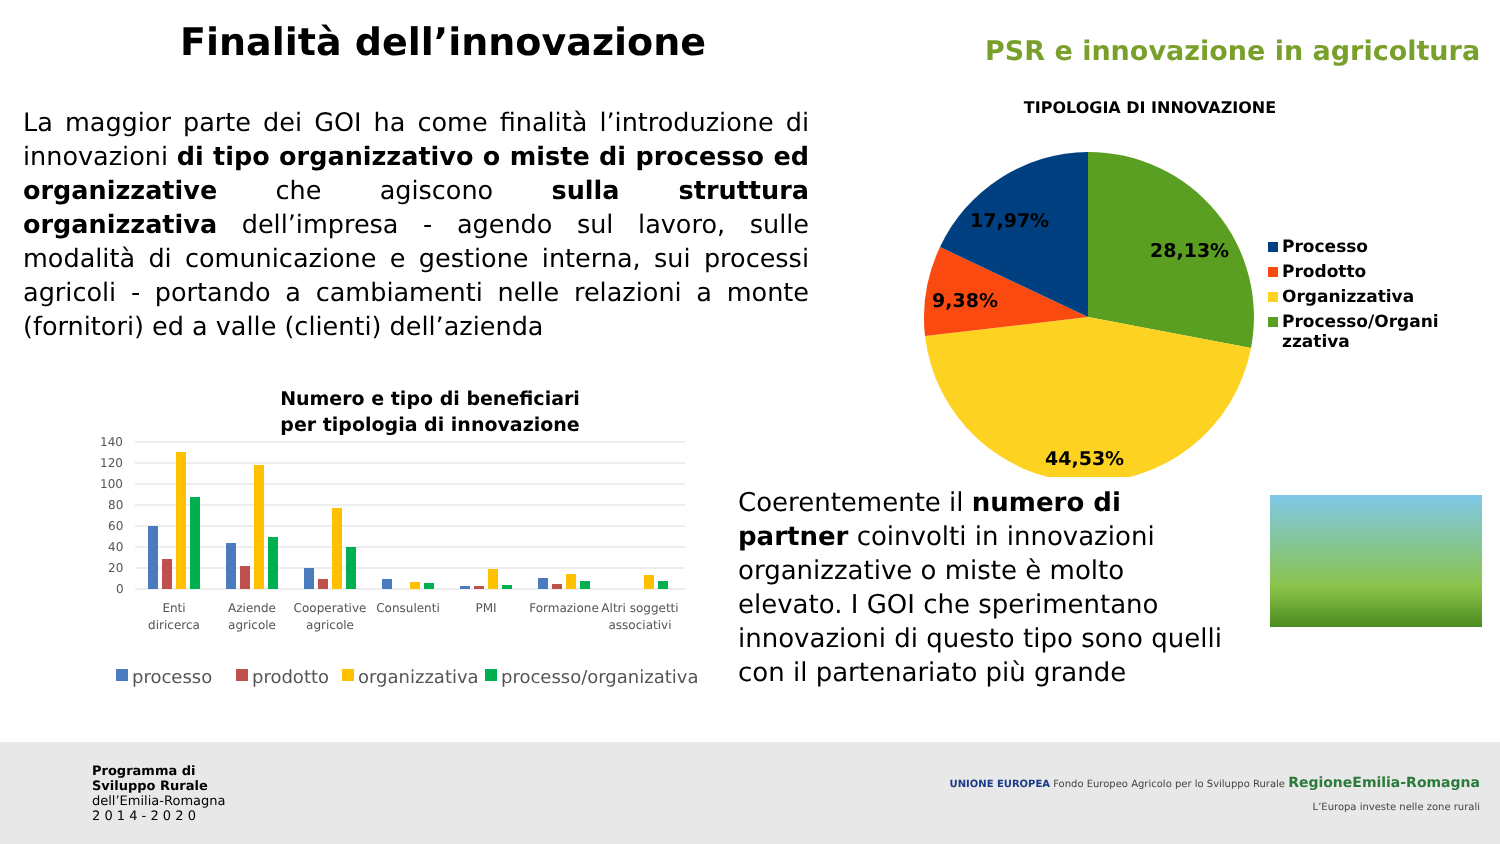Finalità dell’innovazione
PSR e innovazione in agricoltura
La maggior parte dei GOI ha come finalità l’introduzione di innovazioni di tipo organizzativo o miste di processo ed organizzative che agiscono sulla struttura organizzativa dell’impresa - agendo sul lavoro, sulle modalità di comunicazione e gestione interna, sui processi agricoli - portando a cambiamenti nelle relazioni a monte (fornitori) ed a valle (clienti) dell’azienda
TIPOLOGIA DI INNOVAZIONE
17,97%
28,13%
9,38%
44,53%
Processo
Prodotto
Organizzativa
Processo/Organi
zzativa
Numero e tipo di beneficiari
per tipologia di innovazione
140
120
100
80
60
40
20
0
Enti
diricerca
Aziende
agricole
Cooperative
agricole
Consulenti
PMI
Formazione
Altri soggetti
associativi
processo
prodotto
organizzativa
processo/organizativa
Coerentemente il numero di partner coinvolti in innovazioni organizzative o miste è molto elevato. I GOI che sperimentano innovazioni di questo tipo sono quelli con il partenariato più grande
Programma di
Sviluppo Rurale
dell’Emilia-Romagna
2 0 1 4 - 2 0 2 0
UNIONE EUROPEA Fondo Europeo Agricolo per lo Sviluppo Rurale RegioneEmilia-Romagna
L’Europa investe nelle zone rurali